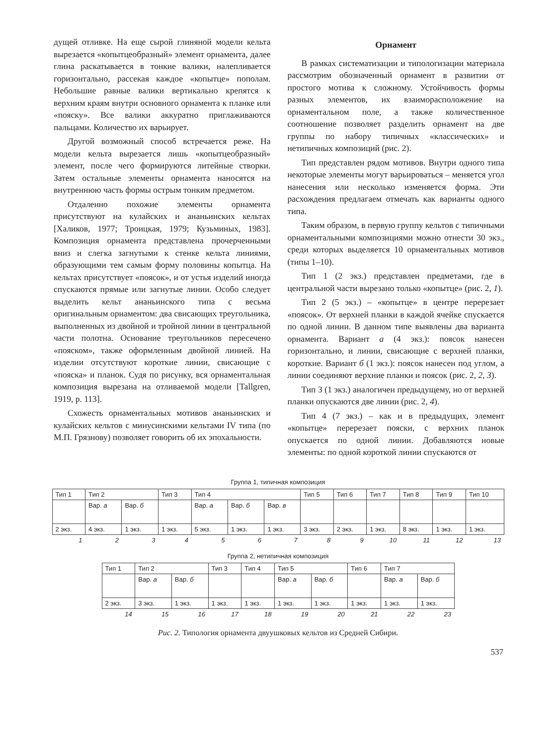дущей отливке. На еще сырой глиняной модели кельта вырезается «копытцеобразный» элемент орнамента, далее глина раскатывается в тонкие валики, налепливается горизонтально, рассекая каждое «копытце» пополам. Небольшие равные валики вертикально крепятся к верхним краям внутри основного орнамента к планке или «пояску». Все валики аккуратно приглаживаются пальцами. Количество их варьирует.
Другой возможный способ встречается реже. На модели кельта вырезается лишь «копытцеобразный» элемент, после чего формируются литейные створки. Затем остальные элементы орнамента наносятся на внутреннюю часть формы острым тонким предметом.
Отдаленно похожие элементы орнамента присутствуют на кулайских и ананьинских кельтах [Халиков, 1977; Троицкая, 1979; Кузьминых, 1983]. Композиция орнамента представлена прочерченными вниз и слегка загнутыми к стенке кельта линиями, образующими тем самым форму половины копытца. На кельтах присутствует «поясок», и от устья изделий иногда спускаются прямые или загнутые линии. Особо следует выделить кельт ананьинского типа с весьма оригинальным орнаментом: два свисающих треугольника, выполненных из двойной и тройной линии в центральной части полотна. Основание треугольников пересечено «пояском», также оформленным двойной линией. На изделии отсутствуют короткие линии, свисающие с «пояска» и планок. Судя по рисунку, вся орнаментальная композиция вырезана на отливаемой модели [Tallgren, 1919, p. 113].
Схожесть орнаментальных мотивов ананьинских и кулайских кельтов с минусинскими кельтами IV типа (по М.П. Грязнову) позволяет говорить об их эпохальности.
Орнамент
В рамках систематизации и типологизации материала рассмотрим обозначенный орнамент в развитии от простого мотива к сложному. Устойчивость формы разных элементов, их взаиморасположение на орнаментальном поле, а также количественное соотношение позволяет разделить орнамент на две группы по набору типичных «классических» и нетипичных композиций (рис. 2).
Тип представлен рядом мотивов. Внутри одного типа некоторые элементы могут варьироваться – меняется угол нанесения или несколько изменяется форма. Эти расхождения предлагаем отмечать как варианты одного типа.
Таким образом, в первую группу кельтов с типичными орнаментальными композициями можно отнести 30 экз., среди которых выделяется 10 орнаментальных мотивов (типы 1–10).
Тип 1 (2 экз.) представлен предметами, где в центральной части вырезано только «копытце» (рис. 2, 1).
Тип 2 (5 экз.) – «копытце» в центре перерезает «поясок». От верхней планки в каждой ячейке спускается по одной линии. В данном типе выявлены два варианта орнамента. Вариант а (4 экз.): поясок нанесен горизонтально, и линии, свисающие с верхней планки, короткие. Вариант б (1 экз.): поясок нанесен под углом, а линии соединяют верхние планки и поясок (рис. 2, 2, 3).
Тип 3 (1 экз.) аналогичен предыдущему, но от верхней планки опускаются две линии (рис. 2, 4).
Тип 4 (7 экз.) – как и в предыдущих, элемент «копытце» перерезает пояски, с верхних планок опускается по одной линии. Добавляются новые элементы: по одной короткой линии спускаются от
Группа 1, типичная композиция
| Тип 1 | Тип 2 | | Тип 3 | Тип 4 | | | Тип 5 | Тип 6 | Тип 7 | Тип 8 | Тип 9 | Тип 10 |
| | Вар. а | Вар. б | | Вар. а | Вар. б | Вар. в | | | | | | |
| 2 экз. | 4 экз. | 1 экз. | 1 экз. | 5 экз. | 1 экз. | 1 экз. | 3 экз. | 2 экз. | 1 экз. | 8 экз. | 1 экз. | 1 экз. |
| 1 | 2 | 3 | 4 | 5 | 6 | 7 | 8 | 9 | 10 | 11 | 12 | 13 |
Группа 2, нетипичная композиция
| Тип 1 | Тип 2 | | Тип 3 | Тип 4 | Тип 5 | | Тип 6 | Тип 7 | |
| | Вар. а | Вар. б | | | Вар. а | Вар. б | | Вар. а | Вар. б |
| 2 экз. | 3 экз. | 1 экз. | 1 экз. | 1 экз. | 1 экз. | 1 экз. | 1 экз. | 1 экз. | 1 экз. |
| 14 | 15 | 16 | 17 | 18 | 19 | 20 | 21 | 22 | 23 |
Рис. 2. Типология орнамента двуушковых кельтов из Средней Сибири.
537